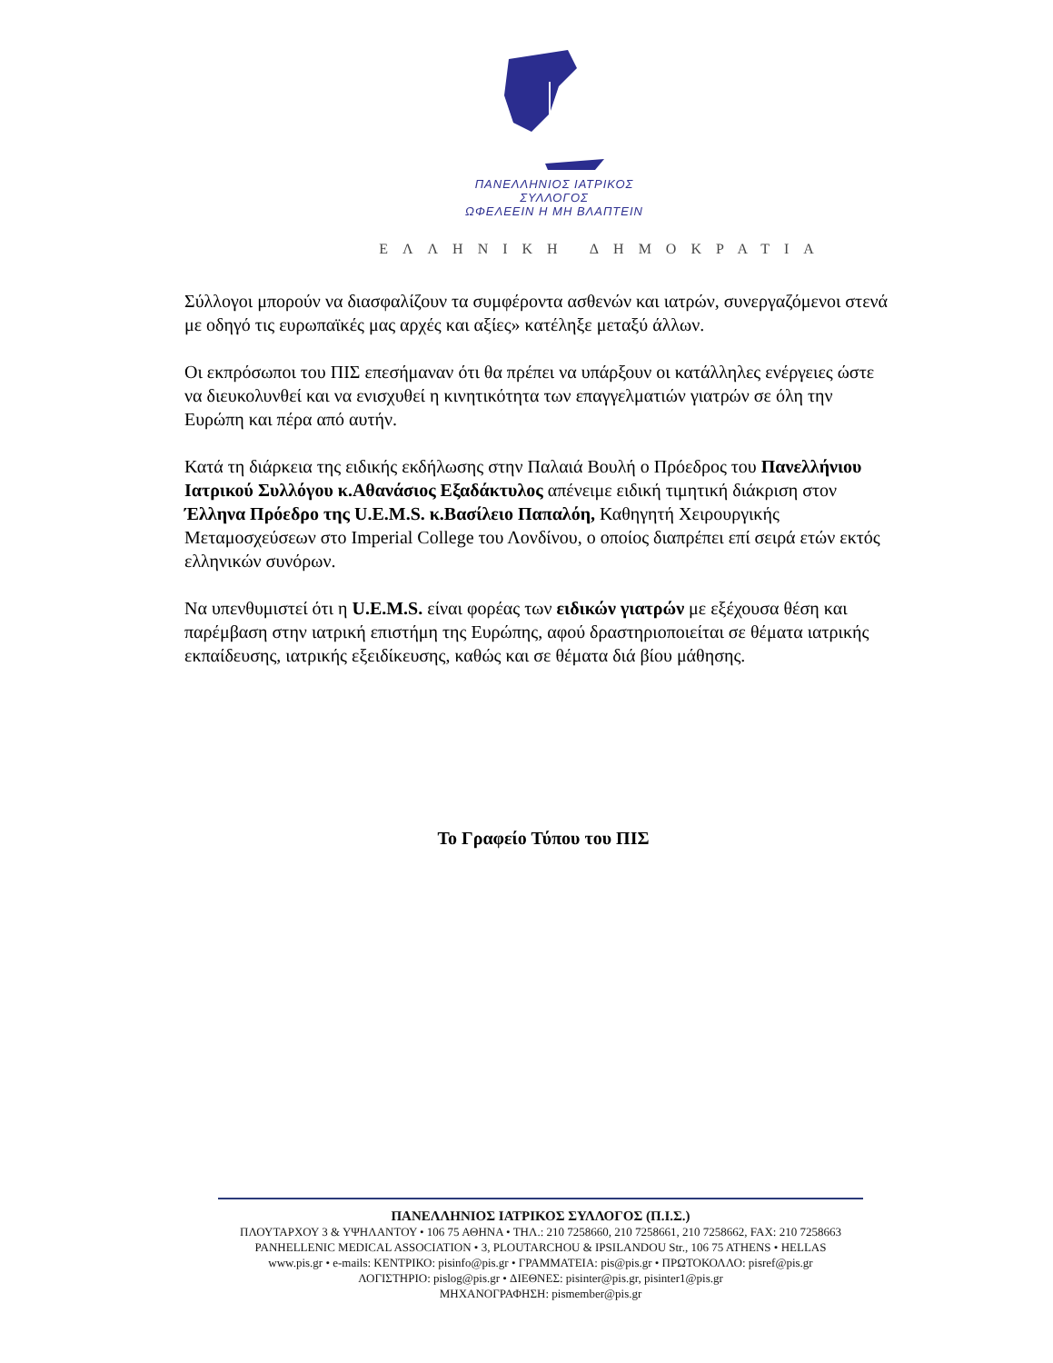ΠΑΝΕΛΛΗΝΙΟΣ ΙΑΤΡΙΚΟΣ ΣΥΛΛΟΓΟΣ
ΩΦΕΛΕΕΙΝ Η ΜΗ ΒΛΑΠΤΕΙΝ
ΕΛΛΗΝΙΚΗ ΔΗΜΟΚΡΑΤΙΑ
Σύλλογοι μπορούν να διασφαλίζουν τα συμφέροντα ασθενών και ιατρών, συνεργαζόμενοι στενά με οδηγό τις ευρωπαϊκές μας αρχές και αξίες» κατέληξε μεταξύ άλλων.
Οι εκπρόσωποι του ΠΙΣ επεσήμαναν ότι θα πρέπει να υπάρξουν οι κατάλληλες ενέργειες ώστε να διευκολυνθεί και να ενισχυθεί η κινητικότητα των επαγγελματιών γιατρών σε όλη την Ευρώπη και πέρα από αυτήν.
Κατά τη διάρκεια της ειδικής εκδήλωσης στην Παλαιά Βουλή ο Πρόεδρος του Πανελλήνιου Ιατρικού Συλλόγου κ.Αθανάσιος Εξαδάκτυλος απένειμε ειδική τιμητική διάκριση στον Έλληνα Πρόεδρο της U.E.M.S. κ.Βασίλειο Παπαλόη, Καθηγητή Χειρουργικής Μεταμοσχεύσεων στο Imperial College του Λονδίνου, ο οποίος διαπρέπει επί σειρά ετών εκτός ελληνικών συνόρων.
Να υπενθυμιστεί ότι η U.E.M.S. είναι φορέας των ειδικών γιατρών με εξέχουσα θέση και παρέμβαση στην ιατρική επιστήμη της Ευρώπης, αφού δραστηριοποιείται σε θέματα ιατρικής εκπαίδευσης, ιατρικής εξειδίκευσης, καθώς και σε θέματα διά βίου μάθησης.
Το Γραφείο Τύπου του ΠΙΣ
ΠΑΝΕΛΛΗΝΙΟΣ ΙΑΤΡΙΚΟΣ ΣΥΛΛΟΓΟΣ (Π.Ι.Σ.)
ΠΛΟΥΤΑΡΧΟΥ 3 & ΥΨΗΛΑΝΤΟΥ • 106 75 ΑΘΗΝΑ • ΤΗΛ.: 210 7258660, 210 7258661, 210 7258662, FAX: 210 7258663
PANHELLENIC MEDICAL ASSOCIATION • 3, PLOUTARCHOU & IPSILANDOU Str., 106 75 ATHENS • HELLAS
www.pis.gr • e-mails: ΚΕΝΤΡΙΚΟ: pisinfo@pis.gr • ΓΡΑΜΜΑΤΕΙΑ: pis@pis.gr • ΠΡΩΤΟΚΟΛΛΟ: pisref@pis.gr
ΛΟΓΙΣΤΗΡΙΟ: pislog@pis.gr • ΔΙΕΘΝΕΣ: pisinter@pis.gr, pisinter1@pis.gr
ΜΗΧΑΝΟΓΡΑΦΗΣΗ: pismember@pis.gr